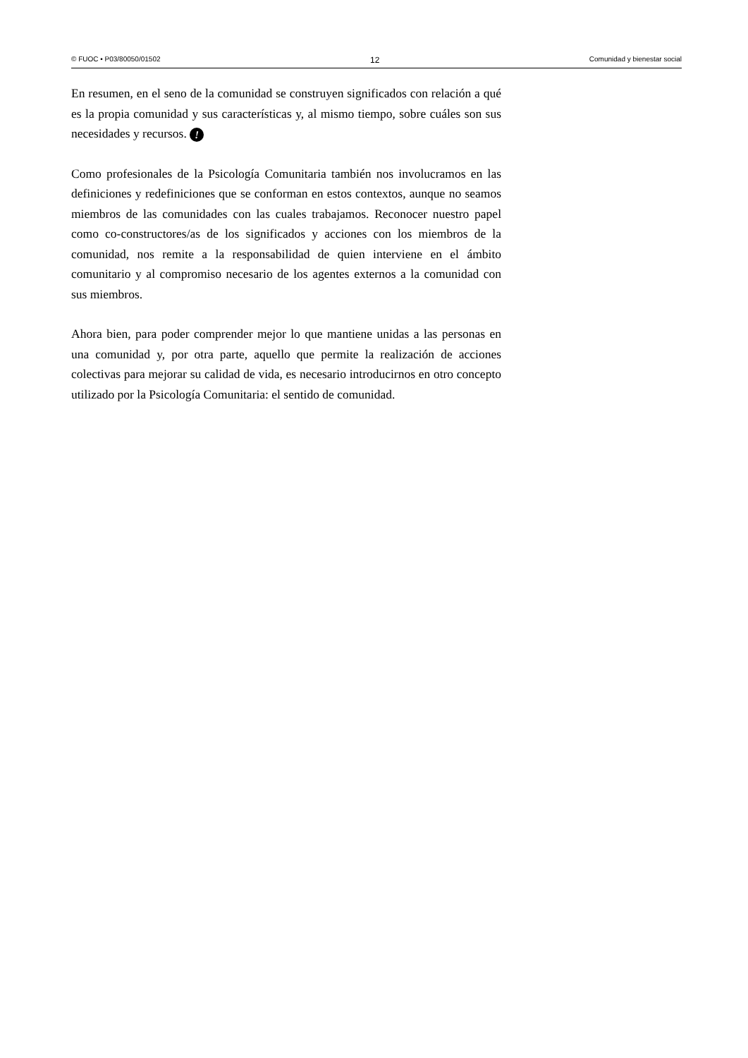© FUOC • P03/80050/01502 12 Comunidad y bienestar social
En resumen, en el seno de la comunidad se construyen significados con relación a qué es la propia comunidad y sus características y, al mismo tiempo, sobre cuáles son sus necesidades y recursos. !
Como profesionales de la Psicología Comunitaria también nos involucramos en las definiciones y redefiniciones que se conforman en estos contextos, aunque no seamos miembros de las comunidades con las cuales trabajamos. Reconocer nuestro papel como co-constructores/as de los significados y acciones con los miembros de la comunidad, nos remite a la responsabilidad de quien interviene en el ámbito comunitario y al compromiso necesario de los agentes externos a la comunidad con sus miembros.
Ahora bien, para poder comprender mejor lo que mantiene unidas a las personas en una comunidad y, por otra parte, aquello que permite la realización de acciones colectivas para mejorar su calidad de vida, es necesario introducirnos en otro concepto utilizado por la Psicología Comunitaria: el sentido de comunidad.